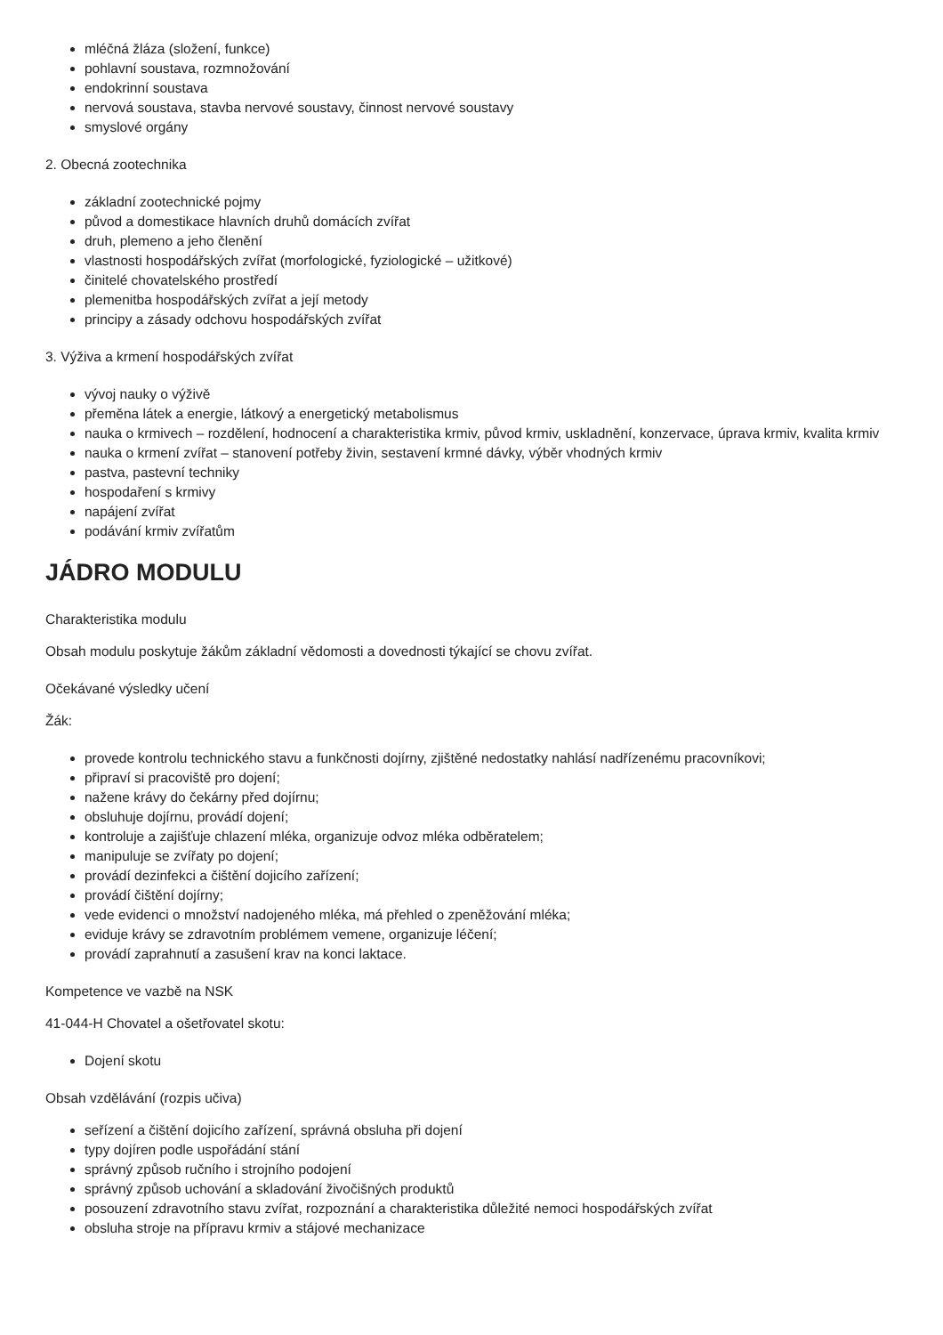mléčná žláza (složení, funkce)
pohlavní soustava, rozmnožování
endokrinní soustava
nervová soustava, stavba nervové soustavy, činnost nervové soustavy
smyslové orgány
2. Obecná zootechnika
základní zootechnické pojmy
původ a domestikace hlavních druhů domácích zvířat
druh, plemeno a jeho členění
vlastnosti hospodářských zvířat (morfologické, fyziologické – užitkové)
činitelé chovatelského prostředí
plemenitba hospodářských zvířat a její metody
principy a zásady odchovu hospodářských zvířat
3. Výživa a krmení hospodářských zvířat
vývoj nauky o výživě
přeměna látek a energie, látkový a energetický metabolismus
nauka o krmivech – rozdělení, hodnocení a charakteristika krmiv, původ krmiv, uskladnění, konzervace, úprava krmiv, kvalita krmiv
nauka o krmení zvířat – stanovení potřeby živin, sestavení krmné dávky, výběr vhodných krmiv
pastva, pastevní techniky
hospodaření s krmivy
napájení zvířat
podávání krmiv zvířatům
JÁDRO MODULU
Charakteristika modulu
Obsah modulu poskytuje žákům základní vědomosti a dovednosti týkající se chovu zvířat.
Očekávané výsledky učení
Žák:
provede kontrolu technického stavu a funkčnosti dojírny, zjištěné nedostatky nahlásí nadřízenému pracovníkovi;
připraví si pracoviště pro dojení;
nažene krávy do čekárny před dojírnu;
obsluhuje dojírnu, provádí dojení;
kontroluje a zajišťuje chlazení mléka, organizuje odvoz mléka odběratelem;
manipuluje se zvířaty po dojení;
provádí dezinfekci a čištění dojicího zařízení;
provádí čištění dojírny;
vede evidenci o množství nadojeného mléka, má přehled o zpeněžování mléka;
eviduje krávy se zdravotním problémem vemene, organizuje léčení;
provádí zaprahnutí a zasušení krav na konci laktace.
Kompetence ve vazbě na NSK
41-044-H Chovatel a ošetřovatel skotu:
Dojení skotu
Obsah vzdělávání (rozpis učiva)
seřízení a čištění dojicího zařízení, správná obsluha při dojení
typy dojíren podle uspořádání stání
správný způsob ručního i strojního podojení
správný způsob uchování a skladování živočišných produktů
posouzení zdravotního stavu zvířat, rozpoznání a charakteristika důležité nemoci hospodářských zvířat
obsluha stroje na přípravu krmiv a stájové mechanizace